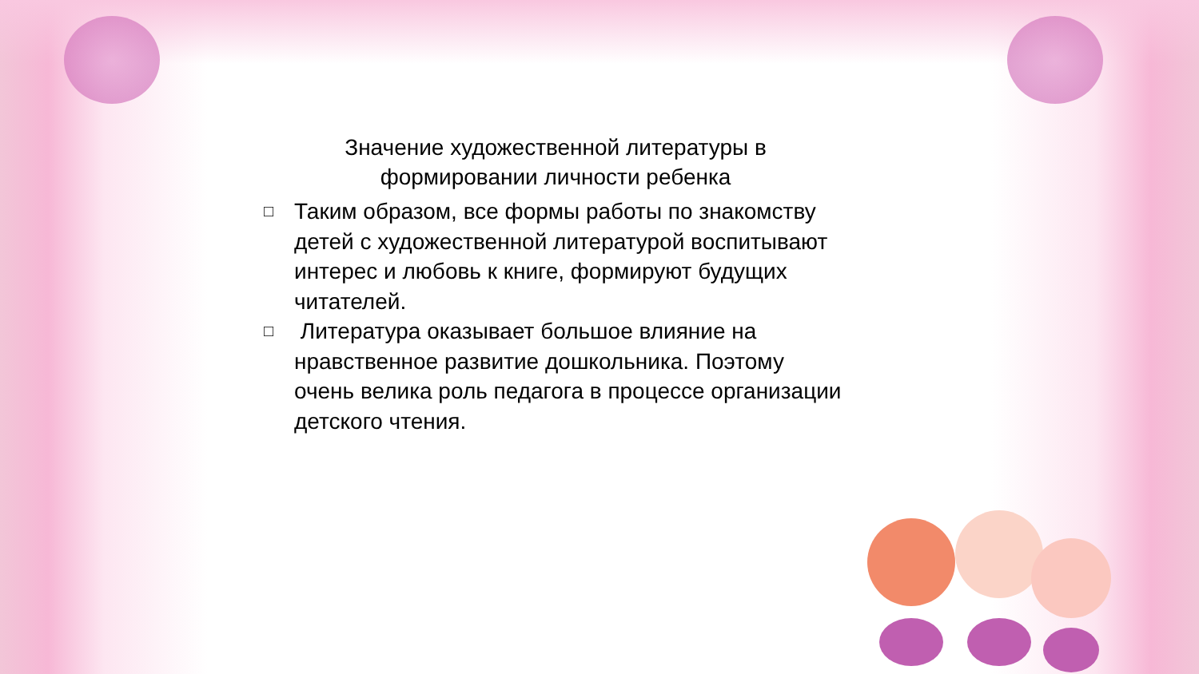Значение художественной литературы в формировании личности ребенка
□ Таким образом, все формы работы по знакомству детей с художественной литературой воспитывают интерес и любовь к книге, формируют будущих читателей.
□ Литература оказывает большое влияние на нравственное развитие дошкольника. Поэтому очень велика роль педагога в процессе организации детского чтения.